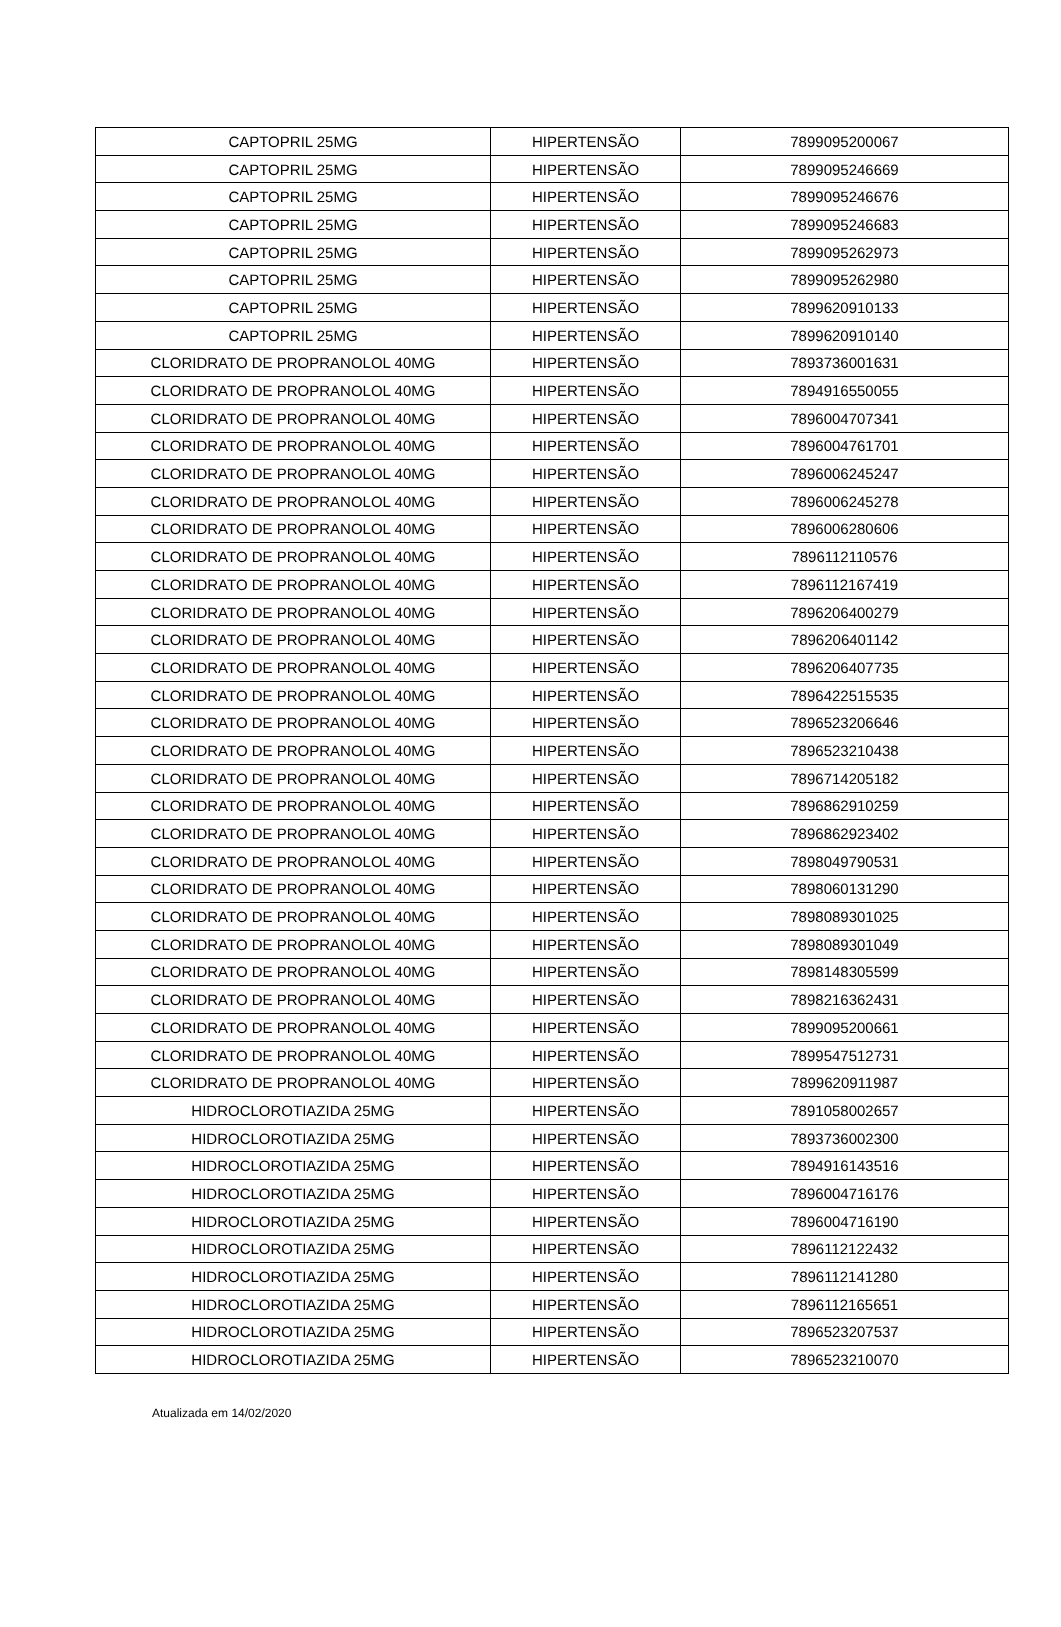| CAPTOPRIL 25MG | HIPERTENSÃO | 7899095200067 |
| CAPTOPRIL 25MG | HIPERTENSÃO | 7899095246669 |
| CAPTOPRIL 25MG | HIPERTENSÃO | 7899095246676 |
| CAPTOPRIL 25MG | HIPERTENSÃO | 7899095246683 |
| CAPTOPRIL 25MG | HIPERTENSÃO | 7899095262973 |
| CAPTOPRIL 25MG | HIPERTENSÃO | 7899095262980 |
| CAPTOPRIL 25MG | HIPERTENSÃO | 7899620910133 |
| CAPTOPRIL 25MG | HIPERTENSÃO | 7899620910140 |
| CLORIDRATO DE PROPRANOLOL 40MG | HIPERTENSÃO | 7893736001631 |
| CLORIDRATO DE PROPRANOLOL 40MG | HIPERTENSÃO | 7894916550055 |
| CLORIDRATO DE PROPRANOLOL 40MG | HIPERTENSÃO | 7896004707341 |
| CLORIDRATO DE PROPRANOLOL 40MG | HIPERTENSÃO | 7896004761701 |
| CLORIDRATO DE PROPRANOLOL 40MG | HIPERTENSÃO | 7896006245247 |
| CLORIDRATO DE PROPRANOLOL 40MG | HIPERTENSÃO | 7896006245278 |
| CLORIDRATO DE PROPRANOLOL 40MG | HIPERTENSÃO | 7896006280606 |
| CLORIDRATO DE PROPRANOLOL 40MG | HIPERTENSÃO | 7896112110576 |
| CLORIDRATO DE PROPRANOLOL 40MG | HIPERTENSÃO | 7896112167419 |
| CLORIDRATO DE PROPRANOLOL 40MG | HIPERTENSÃO | 7896206400279 |
| CLORIDRATO DE PROPRANOLOL 40MG | HIPERTENSÃO | 7896206401142 |
| CLORIDRATO DE PROPRANOLOL 40MG | HIPERTENSÃO | 7896206407735 |
| CLORIDRATO DE PROPRANOLOL 40MG | HIPERTENSÃO | 7896422515535 |
| CLORIDRATO DE PROPRANOLOL 40MG | HIPERTENSÃO | 7896523206646 |
| CLORIDRATO DE PROPRANOLOL 40MG | HIPERTENSÃO | 7896523210438 |
| CLORIDRATO DE PROPRANOLOL 40MG | HIPERTENSÃO | 7896714205182 |
| CLORIDRATO DE PROPRANOLOL 40MG | HIPERTENSÃO | 7896862910259 |
| CLORIDRATO DE PROPRANOLOL 40MG | HIPERTENSÃO | 7896862923402 |
| CLORIDRATO DE PROPRANOLOL 40MG | HIPERTENSÃO | 7898049790531 |
| CLORIDRATO DE PROPRANOLOL 40MG | HIPERTENSÃO | 7898060131290 |
| CLORIDRATO DE PROPRANOLOL 40MG | HIPERTENSÃO | 7898089301025 |
| CLORIDRATO DE PROPRANOLOL 40MG | HIPERTENSÃO | 7898089301049 |
| CLORIDRATO DE PROPRANOLOL 40MG | HIPERTENSÃO | 7898148305599 |
| CLORIDRATO DE PROPRANOLOL 40MG | HIPERTENSÃO | 7898216362431 |
| CLORIDRATO DE PROPRANOLOL 40MG | HIPERTENSÃO | 7899095200661 |
| CLORIDRATO DE PROPRANOLOL 40MG | HIPERTENSÃO | 7899547512731 |
| CLORIDRATO DE PROPRANOLOL 40MG | HIPERTENSÃO | 7899620911987 |
| HIDROCLOROTIAZIDA 25MG | HIPERTENSÃO | 7891058002657 |
| HIDROCLOROTIAZIDA 25MG | HIPERTENSÃO | 7893736002300 |
| HIDROCLOROTIAZIDA 25MG | HIPERTENSÃO | 7894916143516 |
| HIDROCLOROTIAZIDA 25MG | HIPERTENSÃO | 7896004716176 |
| HIDROCLOROTIAZIDA 25MG | HIPERTENSÃO | 7896004716190 |
| HIDROCLOROTIAZIDA 25MG | HIPERTENSÃO | 7896112122432 |
| HIDROCLOROTIAZIDA 25MG | HIPERTENSÃO | 7896112141280 |
| HIDROCLOROTIAZIDA 25MG | HIPERTENSÃO | 7896112165651 |
| HIDROCLOROTIAZIDA 25MG | HIPERTENSÃO | 7896523207537 |
| HIDROCLOROTIAZIDA 25MG | HIPERTENSÃO | 7896523210070 |
Atualizada em 14/02/2020